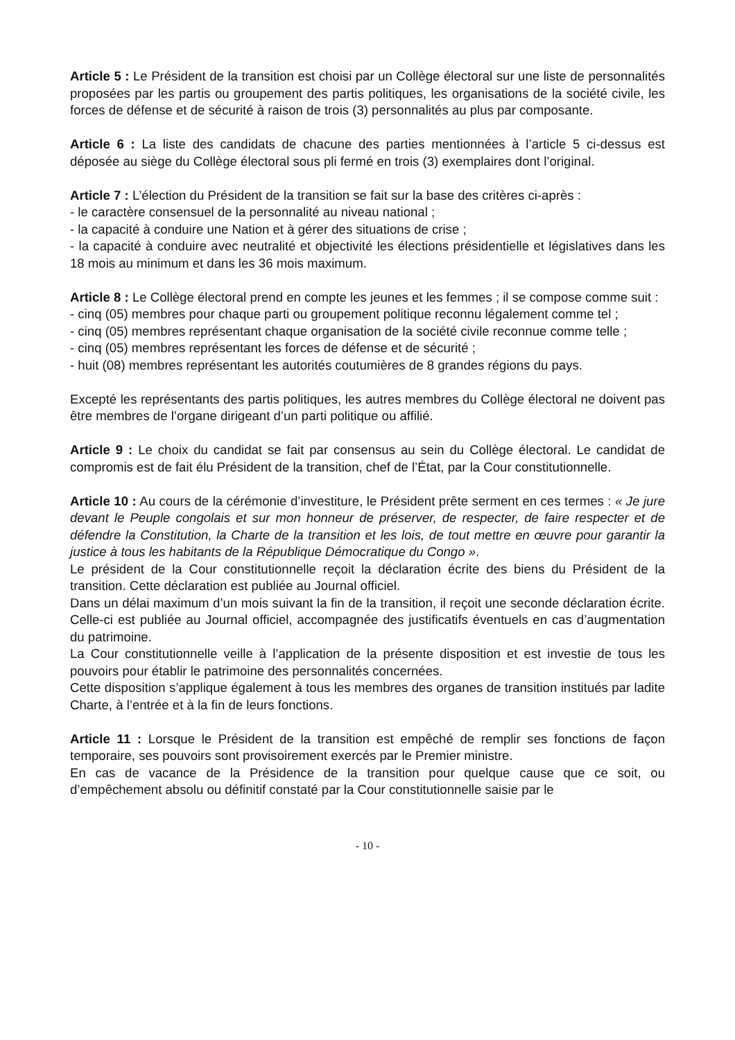Article 5 : Le Président de la transition est choisi par un Collège électoral sur une liste de personnalités proposées par les partis ou groupement des partis politiques, les organisations de la société civile, les forces de défense et de sécurité à raison de trois (3) personnalités au plus par composante.
Article 6 : La liste des candidats de chacune des parties mentionnées à l’article 5 ci-dessus est déposée au siège du Collège électoral sous pli fermé en trois (3) exemplaires dont l’original.
Article 7 : L’élection du Président de la transition se fait sur la base des critères ci-après :
- le caractère consensuel de la personnalité au niveau national ;
- la capacité à conduire une Nation et à gérer des situations de crise ;
- la capacité à conduire avec neutralité et objectivité les élections présidentielle et législatives dans les 18 mois au minimum et dans les 36 mois maximum.
Article 8 : Le Collège électoral prend en compte les jeunes et les femmes ; il se compose comme suit :
- cinq (05) membres pour chaque parti ou groupement politique reconnu légalement comme tel ;
- cinq (05) membres représentant chaque organisation de la société civile reconnue comme telle ;
- cinq (05) membres représentant les forces de défense et de sécurité ;
- huit (08) membres représentant les autorités coutumières de 8 grandes régions du pays.
Excepté les représentants des partis politiques, les autres membres du Collège électoral ne doivent pas être membres de l’organe dirigeant d’un parti politique ou affilié.
Article 9 : Le choix du candidat se fait par consensus au sein du Collège électoral. Le candidat de compromis est de fait élu Président de la transition, chef de l’État, par la Cour constitutionnelle.
Article 10 : Au cours de la cérémonie d’investiture, le Président prête serment en ces termes : « Je jure devant le Peuple congolais et sur mon honneur de préserver, de respecter, de faire respecter et de défendre la Constitution, la Charte de la transition et les lois, de tout mettre en œuvre pour garantir la justice à tous les habitants de la République Démocratique du Congo ».
Le président de la Cour constitutionnelle reçoit la déclaration écrite des biens du Président de la transition. Cette déclaration est publiée au Journal officiel.
Dans un délai maximum d’un mois suivant la fin de la transition, il reçoit une seconde déclaration écrite. Celle-ci est publiée au Journal officiel, accompagnée des justificatifs éventuels en cas d’augmentation du patrimoine.
La Cour constitutionnelle veille à l’application de la présente disposition et est investie de tous les pouvoirs pour établir le patrimoine des personnalités concernées.
Cette disposition s’applique également à tous les membres des organes de transition institués par ladite Charte, à l’entrée et à la fin de leurs fonctions.
Article 11 : Lorsque le Président de la transition est empêché de remplir ses fonctions de façon temporaire, ses pouvoirs sont provisoirement exercés par le Premier ministre.
En cas de vacance de la Présidence de la transition pour quelque cause que ce soit, ou d’empêchement absolu ou définitif constaté par la Cour constitutionnelle saisie par le
- 10 -